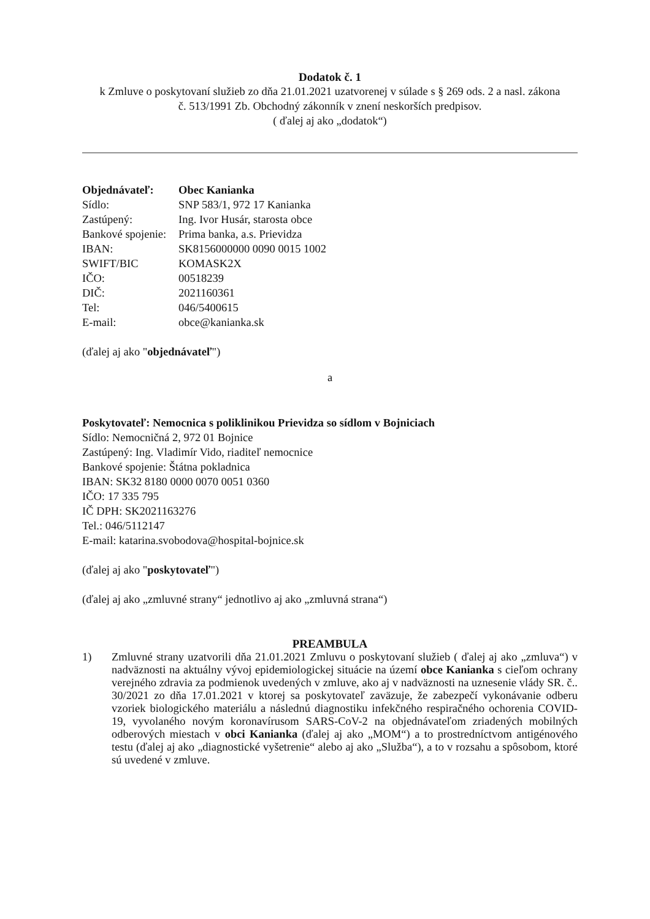Dodatok č. 1
k Zmluve o poskytovaní služieb zo dňa 21.01.2021 uzatvorenej v súlade s § 269 ods. 2 a nasl. zákona
č. 513/1991 Zb. Obchodný zákonník v znení neskorších predpisov.
( ďalej aj ako „dodatok“)
| Objednávateľ: | Obec Kanianka |
| Sídlo: | SNP 583/1, 972 17 Kanianka |
| Zastúpený: | Ing. Ivor Husár, starosta obce |
| Bankové spojenie: | Prima banka, a.s. Prievidza |
| IBAN: | SK8156000000 0090 0015 1002 |
| SWIFT/BIC | KOMASK2X |
| IČO: | 00518239 |
| DIČ: | 2021160361 |
| Tel: | 046/5400615 |
| E-mail: | obce@kanianka.sk |
(ďalej aj ako "objednávateľ")
a
Poskytovateľ: Nemocnica s poliklinikou Prievidza so sídlom v Bojniciach
Sídlo: Nemocničná 2, 972 01 Bojnice
Zastúpený: Ing. Vladimír Vido, riaditeľ nemocnice
Bankové spojenie: Štátna pokladnica
IBAN: SK32 8180 0000 0070 0051 0360
IČO: 17 335 795
IČ DPH: SK2021163276
Tel.: 046/5112147
E-mail: katarina.svobodova@hospital-bojnice.sk
(ďalej aj ako "poskytovateľ")
(ďalej aj ako „zmluvné strany“ jednotlivo aj ako „zmluvná strana“)
PREAMBULA
1) Zmluvné strany uzatvorili dňa 21.01.2021 Zmluvu o poskytovaní služieb ( ďalej aj ako „zmluva“) v nadväznosti na aktuálny vývoj epidemiologickej situácie na území obce Kanianka s cieľom ochrany verejného zdravia za podmienok uvedených v zmluve, ako aj v nadväznosti na uznesenie vlády SR. č.. 30/2021 zo dňa 17.01.2021 v ktorej sa poskytovateľ zaväzuje, že zabezpečí vykonávanie odberu vzoriek biologického materiálu a následnú diagnostiku infekčného respiračného ochorenia COVID-19, vyvolaného novým koronavírusom SARS-CoV-2 na objednávateľom zriadených mobilných odberových miestach v obci Kanianka (ďalej aj ako „MOM“) a to prostredníctvom antigénového testu (ďalej aj ako „diagnostické vyšetrenie“ alebo aj ako „Služba“), a to v rozsahu a spôsobom, ktoré sú uvedené v zmluve.